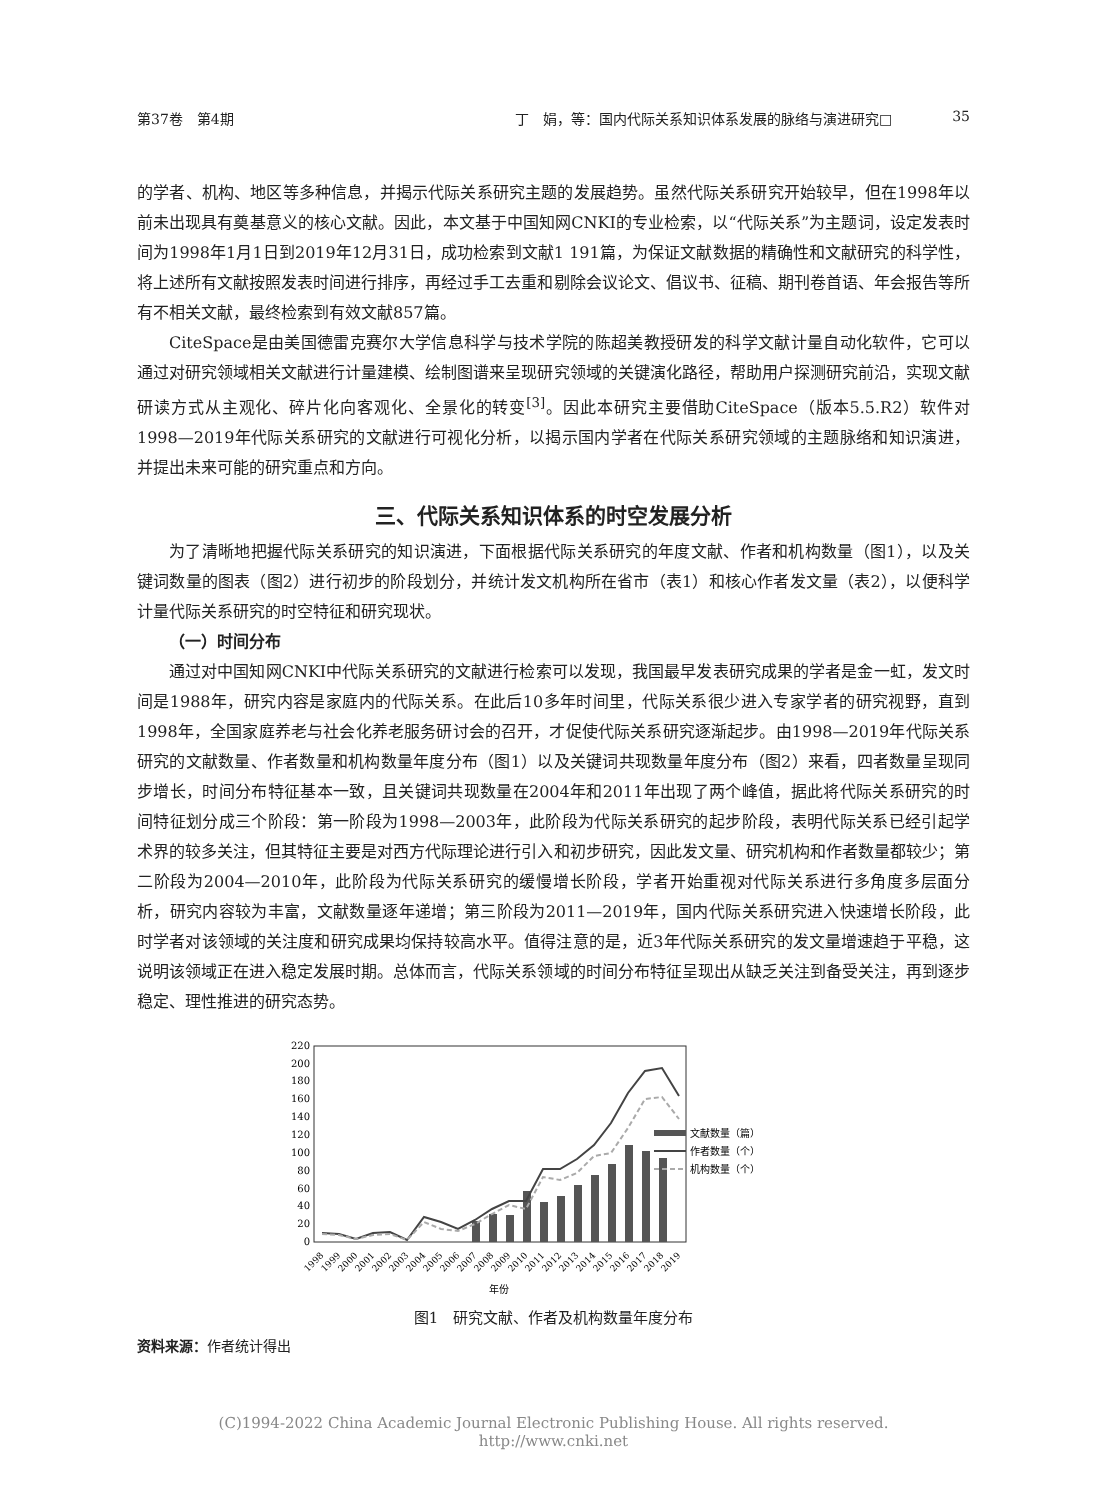第37卷　第4期 丁　娟，等：国内代际关系知识体系发展的脉络与演进研究□ 35
的学者、机构、地区等多种信息，并揭示代际关系研究主题的发展趋势。虽然代际关系研究开始较早，但在1998年以前未出现具有奠基意义的核心文献。因此，本文基于中国知网CNKI的专业检索，以“代际关系”为主题词，设定发表时间为1998年1月1日到2019年12月31日，成功检索到文献1 191篇，为保证文献数据的精确性和文献研究的科学性，将上述所有文献按照发表时间进行排序，再经过手工去重和剔除会议论文、倡议书、征稿、期刊卷首语、年会报告等所有不相关文献，最终检索到有效文献857篇。
CiteSpace是由美国德雷克赛尔大学信息科学与技术学院的陈超美教授研发的科学文献计量自动化软件，它可以通过对研究领域相关文献进行计量建模、绘制图谱来呈现研究领域的关键演化路径，帮助用户探测研究前沿，实现文献研读方式从主观化、碎片化向客观化、全景化的转变<sup>[3]</sup>。因此本研究主要借助CiteSpace（版本5.5.R2）软件对1998—2019年代际关系研究的文献进行可视化分析，以揭示国内学者在代际关系研究领域的主题脉络和知识演进，并提出未来可能的研究重点和方向。
三、代际关系知识体系的时空发展分析
为了清晰地把握代际关系研究的知识演进，下面根据代际关系研究的年度文献、作者和机构数量（图1），以及关键词数量的图表（图2）进行初步的阶段划分，并统计发文机构所在省市（表1）和核心作者发文量（表2），以便科学计量代际关系研究的时空特征和研究现状。
（一）时间分布
通过对中国知网CNKI中代际关系研究的文献进行检索可以发现，我国最早发表研究成果的学者是金一虹，发文时间是1988年，研究内容是家庭内的代际关系。在此后10多年时间里，代际关系很少进入专家学者的研究视野，直到1998年，全国家庭养老与社会化养老服务研讨会的召开，才促使代际关系研究逐渐起步。由1998—2019年代际关系研究的文献数量、作者数量和机构数量年度分布（图1）以及关键词共现数量年度分布（图2）来看，四者数量呈现同步增长，时间分布特征基本一致，且关键词共现数量在2004年和2011年出现了两个峰值，据此将代际关系研究的时间特征划分成三个阶段：第一阶段为1998—2003年，此阶段为代际关系研究的起步阶段，表明代际关系已经引起学术界的较多关注，但其特征主要是对西方代际理论进行引入和初步研究，因此发文量、研究机构和作者数量都较少；第二阶段为2004—2010年，此阶段为代际关系研究的缓慢增长阶段，学者开始重视对代际关系进行多角度多层面分析，研究内容较为丰富，文献数量逐年递增；第三阶段为2011—2019年，国内代际关系研究进入快速增长阶段，此时学者对该领域的关注度和研究成果均保持较高水平。值得注意的是，近3年代际关系研究的发文量增速趋于平稳，这说明该领域正在进入稳定发展时期。总体而言，代际关系领域的时间分布特征呈现出从缺乏关注到备受关注，再到逐步稳定、理性推进的研究态势。
0
20
40
60
80
100
120
140
160
180
200
220
文献数量（篇）
作者数量（个）
机构数量（个）
1998
1999
2000
2001
2002
2003
2004
2005
2006
2007
2008
2009
2010
2011
2012
2013
2014
2015
2016
2017
2018
2019
年份
图1　研究文献、作者及机构数量年度分布
资料来源：作者统计得出
(C)1994-2022 China Academic Journal Electronic Publishing House. All rights reserved.　 http://www.cnki.net